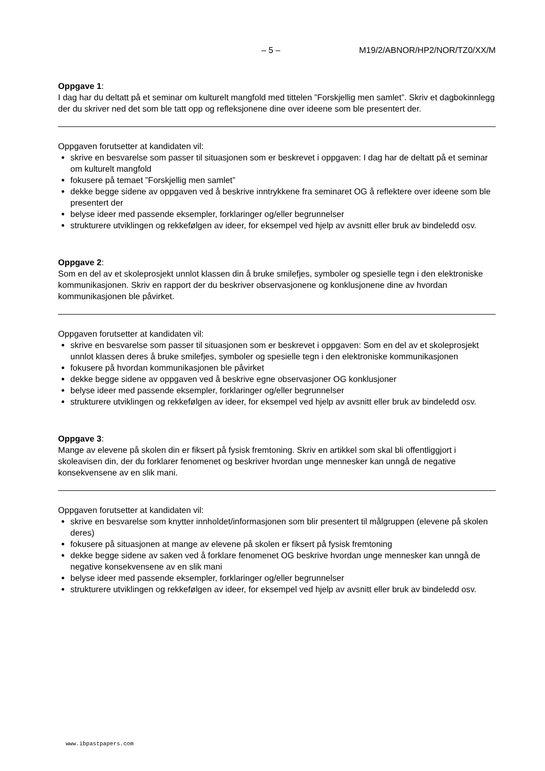– 5 – M19/2/ABNOR/HP2/NOR/TZ0/XX/M
Oppgave 1:
I dag har du deltatt på et seminar om kulturelt mangfold med tittelen ”Forskjellig men samlet”. Skriv et dagbokinnlegg der du skriver ned det som ble tatt opp og refleksjonene dine over ideene som ble presentert der.
Oppgaven forutsetter at kandidaten vil:
skrive en besvarelse som passer til situasjonen som er beskrevet i oppgaven: I dag har de deltatt på et seminar om kulturelt mangfold
fokusere på temaet ”Forskjellig men samlet”
dekke begge sidene av oppgaven ved å beskrive inntrykkene fra seminaret OG å reflektere over ideene som ble presentert der
belyse ideer med passende eksempler, forklaringer og/eller begrunnelser
strukturere utviklingen og rekkefølgen av ideer, for eksempel ved hjelp av avsnitt eller bruk av bindeledd osv.
Oppgave 2:
Som en del av et skoleprosjekt unnlot klassen din å bruke smilefjes, symboler og spesielle tegn i den elektroniske kommunikasjonen. Skriv en rapport der du beskriver observasjonene og konklusjonene dine av hvordan kommunikasjonen ble påvirket.
Oppgaven forutsetter at kandidaten vil:
skrive en besvarelse som passer til situasjonen som er beskrevet i oppgaven: Som en del av et skoleprosjekt unnlot klassen deres å bruke smilefjes, symboler og spesielle tegn i den elektroniske kommunikasjonen
fokusere på hvordan kommunikasjonen ble påvirket
dekke begge sidene av oppgaven ved å beskrive egne observasjoner OG konklusjoner
belyse ideer med passende eksempler, forklaringer og/eller begrunnelser
strukturere utviklingen og rekkefølgen av ideer, for eksempel ved hjelp av avsnitt eller bruk av bindeledd osv.
Oppgave 3:
Mange av elevene på skolen din er fiksert på fysisk fremtoning. Skriv en artikkel som skal bli offentliggjort i skoleavisen din, der du forklarer fenomenet og beskriver hvordan unge mennesker kan unngå de negative konsekvensene av en slik mani.
Oppgaven forutsetter at kandidaten vil:
skrive en besvarelse som knytter innholdet/informasjonen som blir presentert til målgruppen (elevene på skolen deres)
fokusere på situasjonen at mange av elevene på skolen er fiksert på fysisk fremtoning
dekke begge sidene av saken ved å forklare fenomenet OG beskrive hvordan unge mennesker kan unngå de negative konsekvensene av en slik mani
belyse ideer med passende eksempler, forklaringer og/eller begrunnelser
strukturere utviklingen og rekkefølgen av ideer, for eksempel ved hjelp av avsnitt eller bruk av bindeledd osv.
www.ibpastpapers.com